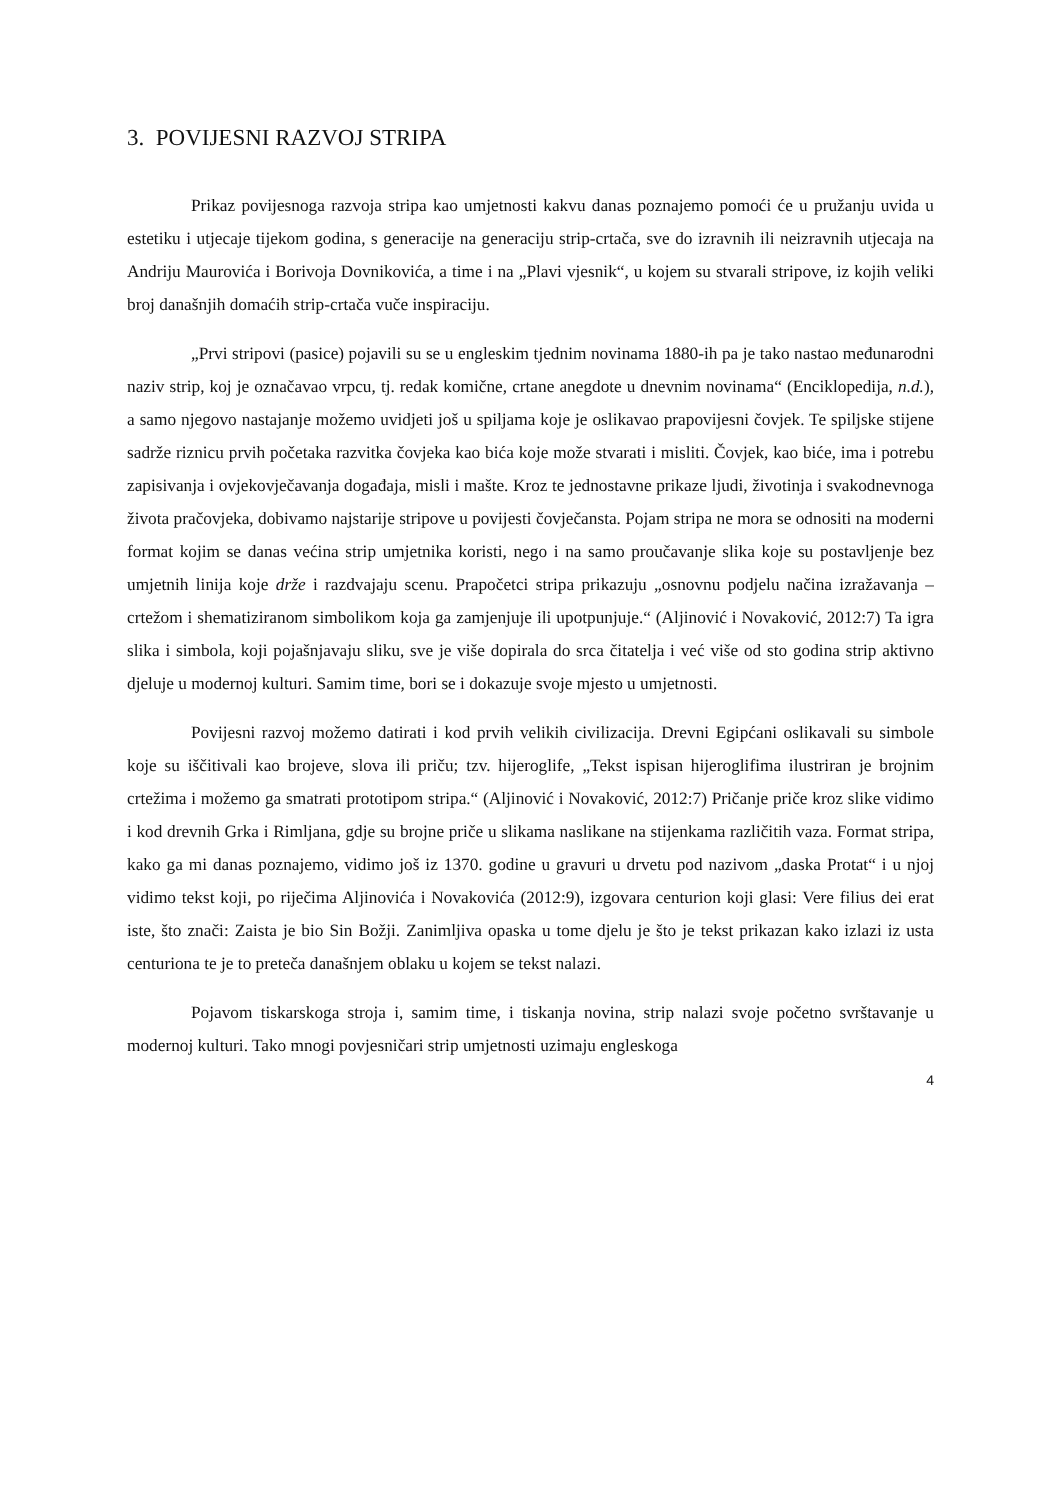3. POVIJESNI RAZVOJ STRIPA
Prikaz povijesnoga razvoja stripa kao umjetnosti kakvu danas poznajemo pomoći će u pružanju uvida u estetiku i utjecaje tijekom godina, s generacije na generaciju strip-crtača, sve do izravnih ili neizravnih utjecaja na Andriju Maurovića i Borivoja Dovnikovića, a time i na „Plavi vjesnik“, u kojem su stvarali stripove, iz kojih veliki broj današnjih domaćih strip-crtača vuče inspiraciju.
„Prvi stripovi (pasice) pojavili su se u engleskim tjednim novinama 1880-ih pa je tako nastao međunarodni naziv strip, koj je označavao vrpcu, tj. redak komične, crtane anegdote u dnevnim novinama“ (Enciklopedija, n.d.), a samo njegovo nastajanje možemo uvidjeti još u spiljama koje je oslikavao prapovijesni čovjek. Te spiljske stijene sadrže riznicu prvih početaka razvitka čovjeka kao bića koje može stvarati i misliti. Čovjek, kao biće, ima i potrebu zapisivanja i ovjekovječavanja događaja, misli i mašte. Kroz te jednostavne prikaze ljudi, životinja i svakodnevnoga života pračovjeka, dobivamo najstarije stripove u povijesti čovječansta. Pojam stripa ne mora se odnositi na moderni format kojim se danas većina strip umjetnika koristi, nego i na samo proučavanje slika koje su postavljenje bez umjetnih linija koje drže i razdvajaju scenu. Prapočetci stripa prikazuju „osnovnu podjelu načina izražavanja – crtežom i shematiziranom simbolikom koja ga zamjenjuje ili upotpunjuje.“ (Aljinović i Novaković, 2012:7) Ta igra slika i simbola, koji pojašnjavaju sliku, sve je više dopirala do srca čitatelja i već više od sto godina strip aktivno djeluje u modernoj kulturi. Samim time, bori se i dokazuje svoje mjesto u umjetnosti.
Povijesni razvoj možemo datirati i kod prvih velikih civilizacija. Drevni Egipćani oslikavali su simbole koje su iščitivali kao brojeve, slova ili priču; tzv. hijeroglife, „Tekst ispisan hijeroglifima ilustriran je brojnim crtežima i možemo ga smatrati prototipom stripa.“ (Aljinović i Novaković, 2012:7) Pričanje priče kroz slike vidimo i kod drevnih Grka i Rimljana, gdje su brojne priče u slikama naslikane na stijenkama različitih vaza. Format stripa, kako ga mi danas poznajemo, vidimo još iz 1370. godine u gravuri u drvetu pod nazivom „daska Protat“ i u njoj vidimo tekst koji, po riječima Aljinovića i Novakovića (2012:9), izgovara centurion koji glasi: Vere filius dei erat iste, što znači: Zaista je bio Sin Božji. Zanimljiva opaska u tome djelu je što je tekst prikazan kako izlazi iz usta centuriona te je to preteča današnjem oblaku u kojem se tekst nalazi.
Pojavom tiskarskoga stroja i, samim time, i tiskanja novina, strip nalazi svoje početno svrštavanje u modernoj kulturi. Tako mnogi povjesničari strip umjetnosti uzimaju engleskoga
4